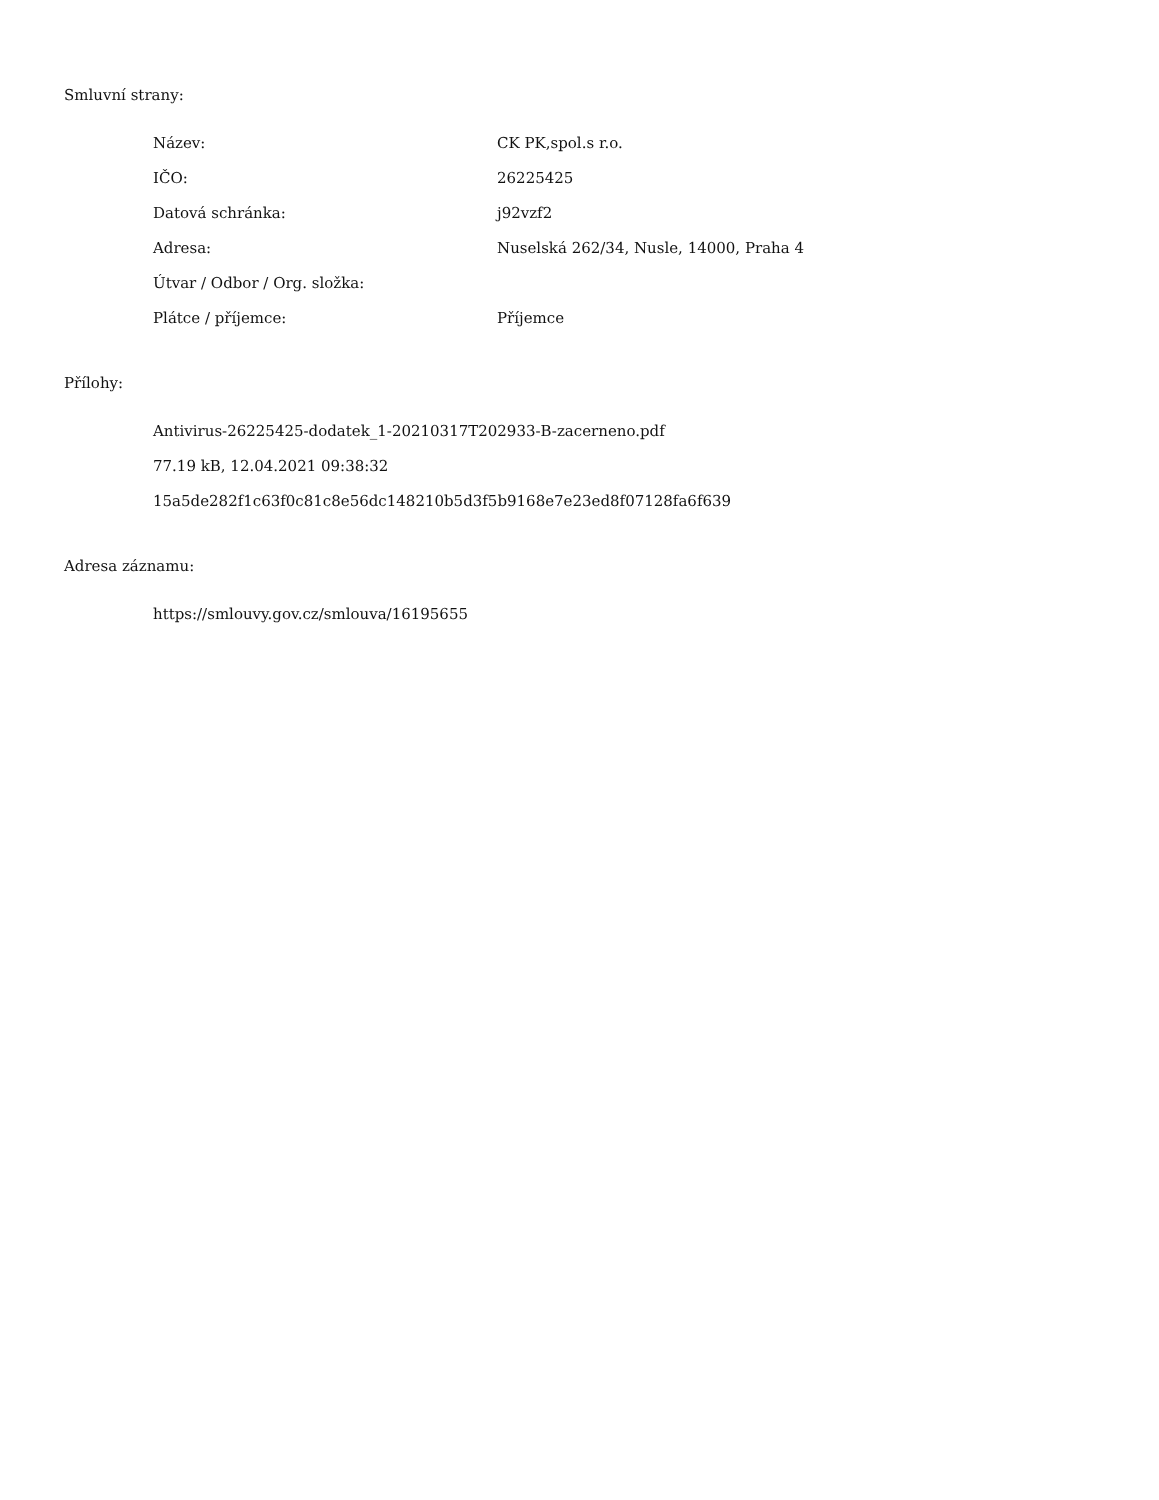Smluvní strany:
| Název: | CK PK,spol.s r.o. |
| IČO: | 26225425 |
| Datová schránka: | j92vzf2 |
| Adresa: | Nuselská 262/34, Nusle, 14000, Praha 4 |
| Útvar / Odbor / Org. složka: | |
| Plátce / příjemce: | Příjemce |
Přílohy:
Antivirus-26225425-dodatek_1-20210317T202933-B-zacerneno.pdf
77.19 kB, 12.04.2021 09:38:32
15a5de282f1c63f0c81c8e56dc148210b5d3f5b9168e7e23ed8f07128fa6f639
Adresa záznamu:
https://smlouvy.gov.cz/smlouva/16195655